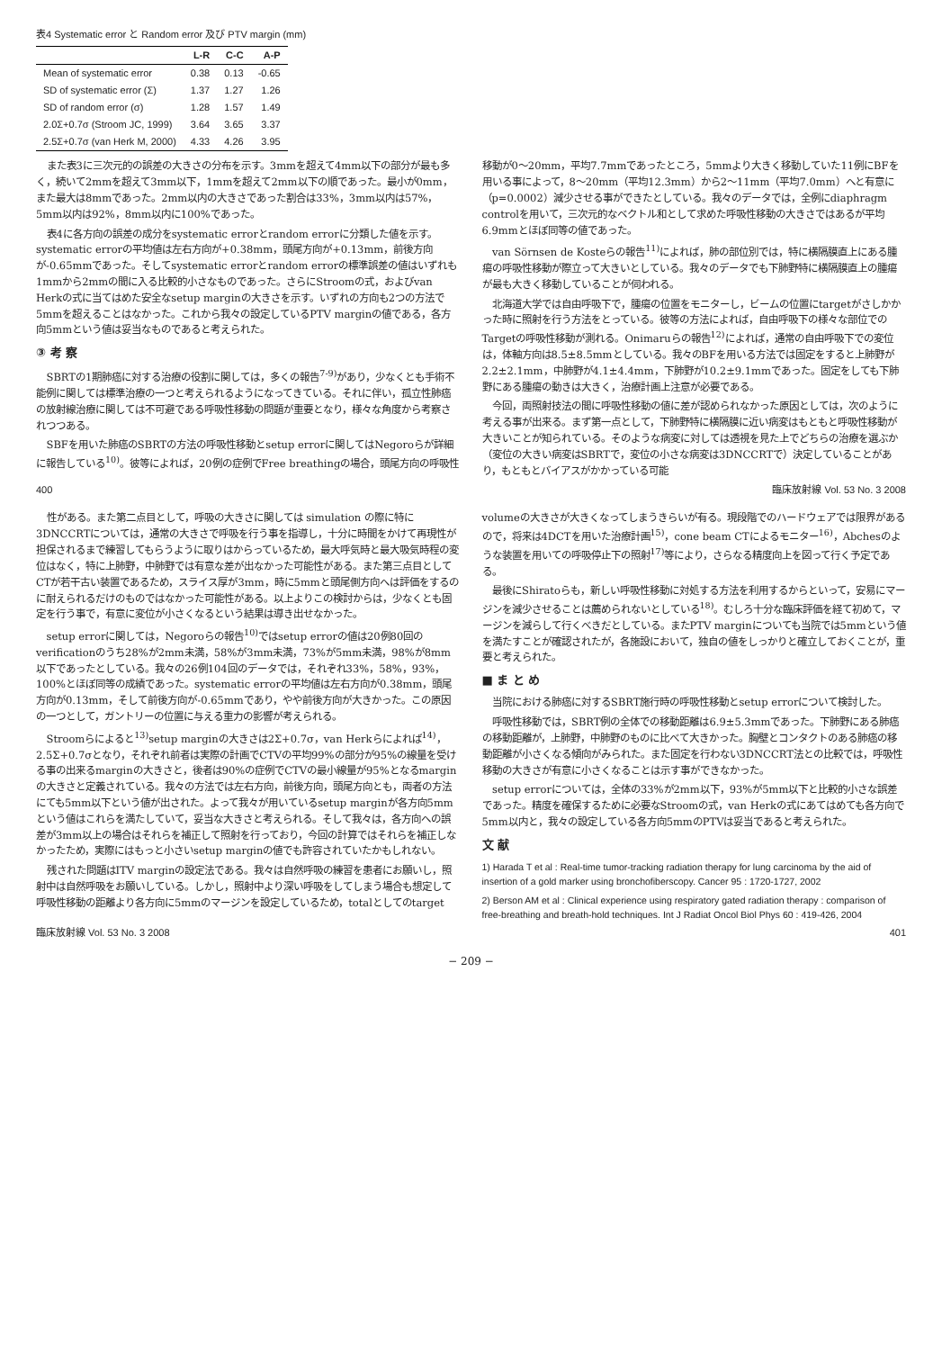表4 Systematic error と Random error 及び PTV margin (mm)
| | L-R | C-C | A-P |
| --- | --- | --- | --- |
| Mean of systematic error | 0.38 | 0.13 | -0.65 |
| SD of systematic error (Σ) | 1.37 | 1.27 | 1.26 |
| SD of random error (σ) | 1.28 | 1.57 | 1.49 |
| 2.0Σ+0.7σ (Stroom JC, 1999) | 3.64 | 3.65 | 3.37 |
| 2.5Σ+0.7σ (van Herk M, 2000) | 4.33 | 4.26 | 3.95 |
また表3に三次元的の誤差の大きさの分布を示す。3mmを超えて4mm以下の部分が最も多く，続いて2mmを超えて3mm以下，1mmを超えて2mm以下の順であった。最小が0mm，また最大は8mmであった。2mm以内の大きさであった割合は33%，3mm以内は57%，5mm以内は92%，8mm以内に100%であった。
表4に各方向の誤差の成分をsystematic errorとrandom errorに分類した値を示す。systematic errorの平均値は左右方向が+0.38mm，頭尾方向が+0.13mm，前後方向が-0.65mmであった。そしてsystematic errorとrandom errorの標準誤差の値はいずれも1mmから2mmの間に入る比較的小さなものであった。さらにStroomの式，およびvan Herkの式に当てはめた安全なsetup marginの大きさを示す。いずれの方向も2つの方法で5mmを超えることはなかった。これから我々の設定しているPTV marginの値である，各方向5mmという値は妥当なものであると考えられた。
③ 考 察
SBRTの1期肺癌に対する治療の役割に関しては，多くの報告<sup>7-9)</sup>があり，少なくとも手術不能例に関しては標準治療の一つと考えられるようになってきている。それに伴い，孤立性肺癌の放射線治療に関しては不可避である呼吸性移動の問題が重要となり，様々な角度から考察されつつある。
SBFを用いた肺癌のSBRTの方法の呼吸性移動とsetup errorに関してはNegoroらが詳細に報告している<sup>10)</sup>。彼等によれば，20例の症例でFree breathingの場合，頭尾方向の呼吸性移動が0～20mm，平均7.7mmであったところ，5mmより大きく移動していた11例にBFを用いる事によって，8～20mm（平均12.3mm）から2～11mm（平均7.0mm）へと有意に（p=0.0002）減少させる事ができたとしている。我々のデータでは，全例にdiaphragm controlを用いて，三次元的なベクトル和として求めた呼吸性移動の大きさではあるが平均6.9mmとほぼ同等の値であった。
van Sörnsen de Kosteらの報告<sup>11)</sup>によれば，肺の部位別では，特に横隔膜直上にある腫瘍の呼吸性移動が際立って大きいとしている。我々のデータでも下肺野特に横隔膜直上の腫瘍が最も大きく移動していることが伺われる。
北海道大学では自由呼吸下で，腫瘍の位置をモニターし，ビームの位置にtargetがさしかかった時に照射を行う方法をとっている。彼等の方法によれば，自由呼吸下の様々な部位でのTargetの呼吸性移動が測れる。Onimaruらの報告<sup>12)</sup>によれば，通常の自由呼吸下での変位は，体軸方向は8.5±8.5mmとしている。我々のBFを用いる方法では固定をすると上肺野が2.2±2.1mm，中肺野が4.1±4.4mm，下肺野が10.2±9.1mmであった。固定をしても下肺野にある腫瘍の動きは大きく，治療計画上注意が必要である。
今回，両照射技法の間に呼吸性移動の値に差が認められなかった原因としては，次のように考える事が出来る。まず第一点として，下肺野特に横隔膜に近い病変はもともと呼吸性移動が大きいことが知られている。そのような病変に対しては透視を見た上でどちらの治療を選ぶか（変位の大きい病変はSBRTで，変位の小さな病変は3DNCCRTで）決定していることがあり，もともとバイアスがかかっている可能
400 臨床放射線 Vol. 53 No. 3 2008
性がある。また第二点目として，呼吸の大きさに関しては simulation の際に特に3DNCCRTについては，通常の大きさで呼吸を行う事を指導し，十分に時間をかけて再現性が担保されるまで練習してもらうように取りはからっているため，最大呼気時と最大吸気時程の変位はなく，特に上肺野，中肺野では有意な差が出なかった可能性がある。また第三点目としてCTが若干古い装置であるため，スライス厚が3mm，時に5mmと頭尾側方向へは評価をするのに耐えられるだけのものではなかった可能性がある。以上よりこの検討からは，少なくとも固定を行う事で，有意に変位が小さくなるという結果は導き出せなかった。
setup errorに関しては，Negoroらの報告<sup>10)</sup>ではsetup errorの値は20例80回のverificationのうち28%が2mm未満，58%が3mm未満，73%が5mm未満，98%が8mm以下であったとしている。我々の26例104回のデータでは，それぞれ33%，58%，93%，100%とほぼ同等の成績であった。systematic errorの平均値は左右方向が0.38mm，頭尾方向が0.13mm，そして前後方向が-0.65mmであり，やや前後方向が大きかった。この原因の一つとして，ガントリーの位置に与える重力の影響が考えられる。
Stroomらによると<sup>13)</sup>setup marginの大きさは2Σ+0.7σ，van Herkらによれば<sup>14)</sup>，2.5Σ+0.7σとなり，それぞれ前者は実際の計画でCTVの平均99%の部分が95%の線量を受ける事の出来るmarginの大きさと，後者は90%の症例でCTVの最小線量が95%となるmarginの大きさと定義されている。我々の方法では左右方向，前後方向，頭尾方向とも，両者の方法にても5mm以下という値が出された。よって我々が用いているsetup marginが各方向5mmという値はこれらを満たしていて，妥当な大きさと考えられる。そして我々は，各方向への誤差が3mm以上の場合はそれらを補正して照射を行っており，今回の計算ではそれらを補正しなかったため，実際にはもっと小さいsetup marginの値でも許容されていたかもしれない。
残された問題はITV marginの設定法である。我々は自然呼吸の練習を患者にお願いし，照射中は自然呼吸をお願いしている。しかし，照射中より深い呼吸をしてしまう場合も想定して呼吸性移動の距離より各方向に5mmのマージンを設定しているため，totalとしてのtarget volumeの大きさが大きくなってしまうきらいが有る。現段階でのハードウェアでは限界があるので，将来は4DCTを用いた治療計画<sup>15)</sup>，cone beam CTによるモニター<sup>16)</sup>，Abchesのような装置を用いての呼吸停止下の照射<sup>17)</sup>等により，さらなる精度向上を図って行く予定である。
最後にShiratoらも，新しい呼吸性移動に対処する方法を利用するからといって，安易にマージンを減少させることは薦められないとしている<sup>18)</sup>。むしろ十分な臨床評価を経て初めて，マージンを減らして行くべきだとしている。またPTV marginについても当院では5mmという値を満たすことが確認されたが，各施設において，独自の値をしっかりと確立しておくことが，重要と考えられた。
■ ま と め
当院における肺癌に対するSBRT施行時の呼吸性移動とsetup errorについて検討した。
呼吸性移動では，SBRT例の全体での移動距離は6.9±5.3mmであった。下肺野にある肺癌の移動距離が，上肺野，中肺野のものに比べて大きかった。胸壁とコンタクトのある肺癌の移動距離が小さくなる傾向がみられた。また固定を行わない3DNCCRT法との比較では，呼吸性移動の大きさが有意に小さくなることは示す事ができなかった。
setup errorについては，全体の33%が2mm以下，93%が5mm以下と比較的小さな誤差であった。精度を確保するために必要なStroomの式，van Herkの式にあてはめても各方向で5mm以内と，我々の設定している各方向5mmのPTVは妥当であると考えられた。
文 献
1) Harada T et al : Real-time tumor-tracking radiation therapy for lung carcinoma by the aid of insertion of a gold marker using bronchofiberscopy. Cancer 95 : 1720-1727, 2002
2) Berson AM et al : Clinical experience using respiratory gated radiation therapy : comparison of free-breathing and breath-hold techniques. Int J Radiat Oncol Biol Phys 60 : 419-426, 2004
臨床放射線 Vol. 53 No. 3 2008 401
− 209 −